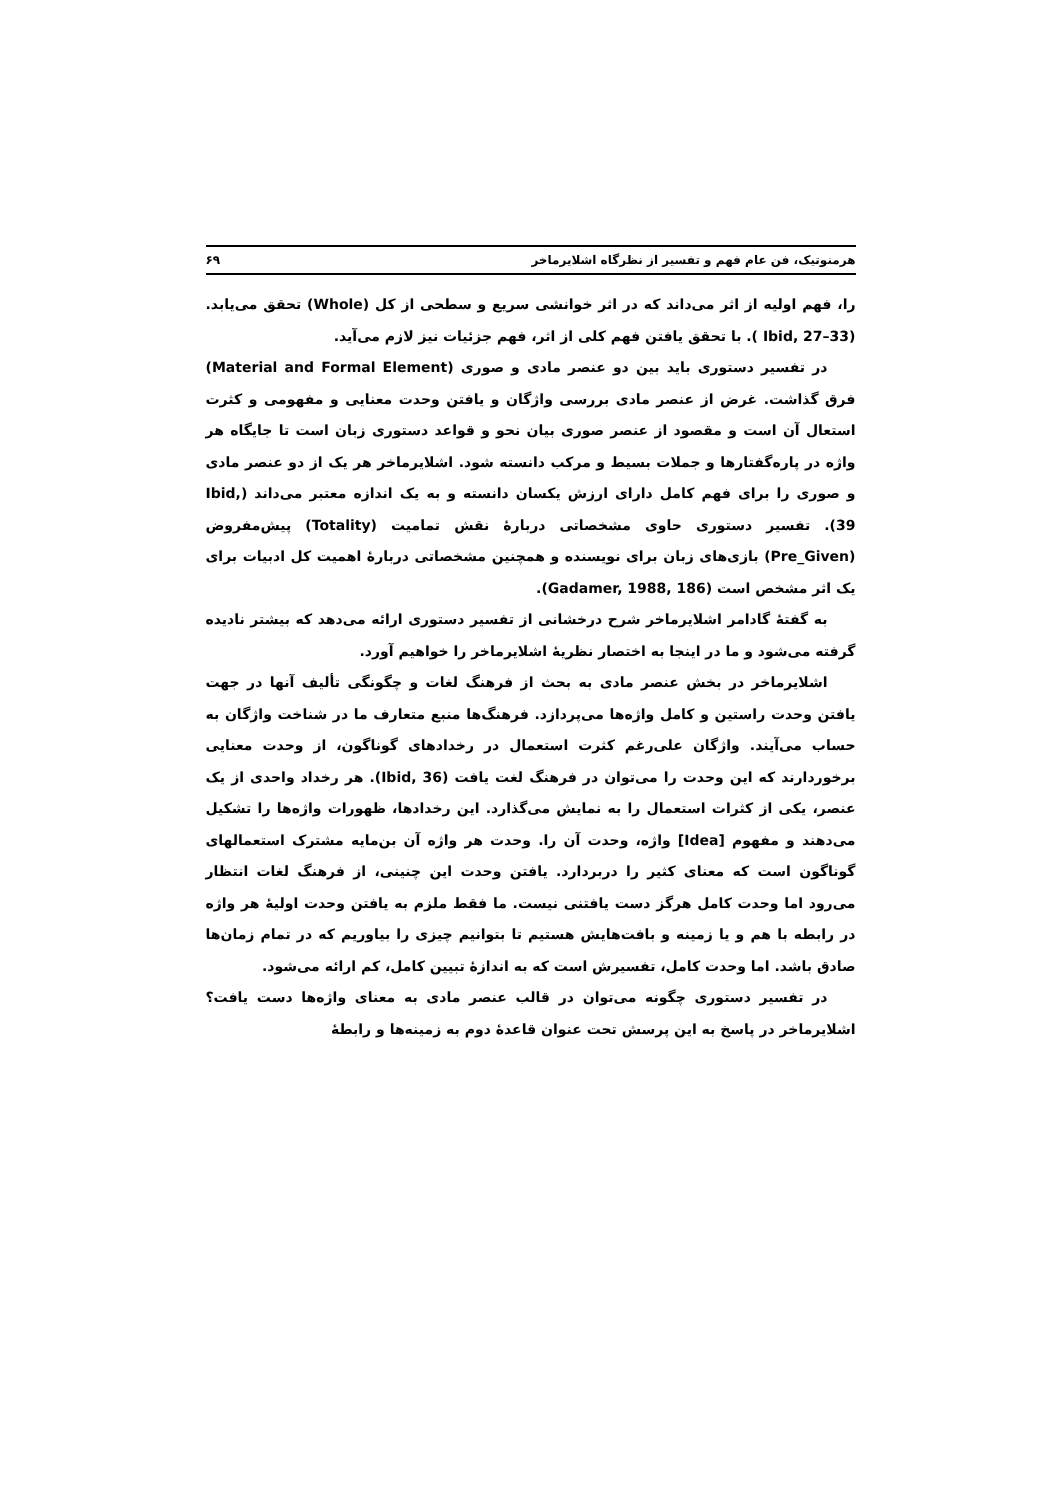هرمنوتیک، فن عام فهم و تفسیر از نظرگاه اشلایرماخر ۶۹
را، فهم اولیه از اثر می‌داند که در اثر خوانشی سریع و سطحی از کل (Whole) تحقق می‌یابد.(Ibid, 27–33 ). با تحقق یافتن فهم کلی از اثر، فهم جزئیات نیز لازم می‌آید.
در تفسیر دستوری باید بین دو عنصر مادی و صوری (Material and Formal Element) فرق گذاشت. غرض از عنصر مادی بررسی واژگان و یافتن وحدت معنایی و مفهومی و کثرت استعال آن است و مقصود از عنصر صوری بیان نحو و قواعد دستوری زبان است تا جایگاه هر واژه در پاره‌گفتارها و جملات بسیط و مرکب دانسته شود. اشلایرماخر هر یک از دو عنصر مادی و صوری را برای فهم کامل دارای ارزش یکسان دانسته و به یک اندازه معتبر می‌داند (Ibid, 39). تفسیر دستوری حاوی مشخصاتی دربارهٔ نقش تمامیت (Totality) پیش‌مفروض (Pre_Given) بازی‌های زبان برای نویسنده و همچنین مشخصاتی دربارهٔ اهمیت کل ادبیات برای یک اثر مشخص است (Gadamer, 1988, 186).
به گفتهٔ گادامر اشلایرماخر شرح درخشانی از تفسیر دستوری ارائه می‌دهد که بیشتر نادیده گرفته می‌شود و ما در اینجا به اختصار نظریهٔ اشلایرماخر را خواهیم آورد.
اشلایرماخر در بخش عنصر مادی به بحث از فرهنگ لغات و چگونگی تألیف آنها در جهت یافتن وحدت راستین و کامل واژه‌ها می‌پردازد. فرهنگ‌ها منبع متعارف ما در شناخت واژگان به حساب می‌آیند. واژگان علی‌رغم کثرت استعمال در رخدادهای گوناگون، از وحدت معنایی برخوردارند که این وحدت را می‌توان در فرهنگ لغت یافت (Ibid, 36). هر رخداد واحدی از یک عنصر، یکی از کثرات استعمال را به نمایش می‌گذارد. این رخدادها، ظهورات واژه‌ها را تشکیل می‌دهند و مفهوم [Idea] واژه، وحدت آن را. وحدت هر واژه آن بن‌مایه مشترک استعمالهای گوناگون است که معنای کثیر را دربردارد. یافتن وحدت این چنینی، از فرهنگ لغات انتظار می‌رود اما وحدت کامل هرگز دست یافتنی نیست. ما فقط ملزم به یافتن وحدت اولیهٔ هر واژه در رابطه با هم و یا زمینه و بافت‌هایش هستیم تا بتوانیم چیزی را بیاوریم که در تمام زمان‌ها صادق باشد. اما وحدت کامل، تفسیرش است که به اندازهٔ تبیین کامل، کم ارائه می‌شود.
در تفسیر دستوری چگونه می‌توان در قالب عنصر مادی به معنای واژه‌ها دست یافت؟ اشلایرماخر در پاسخ به این پرسش تحت عنوان قاعدهٔ دوم به زمینه‌ها و رابطهٔ